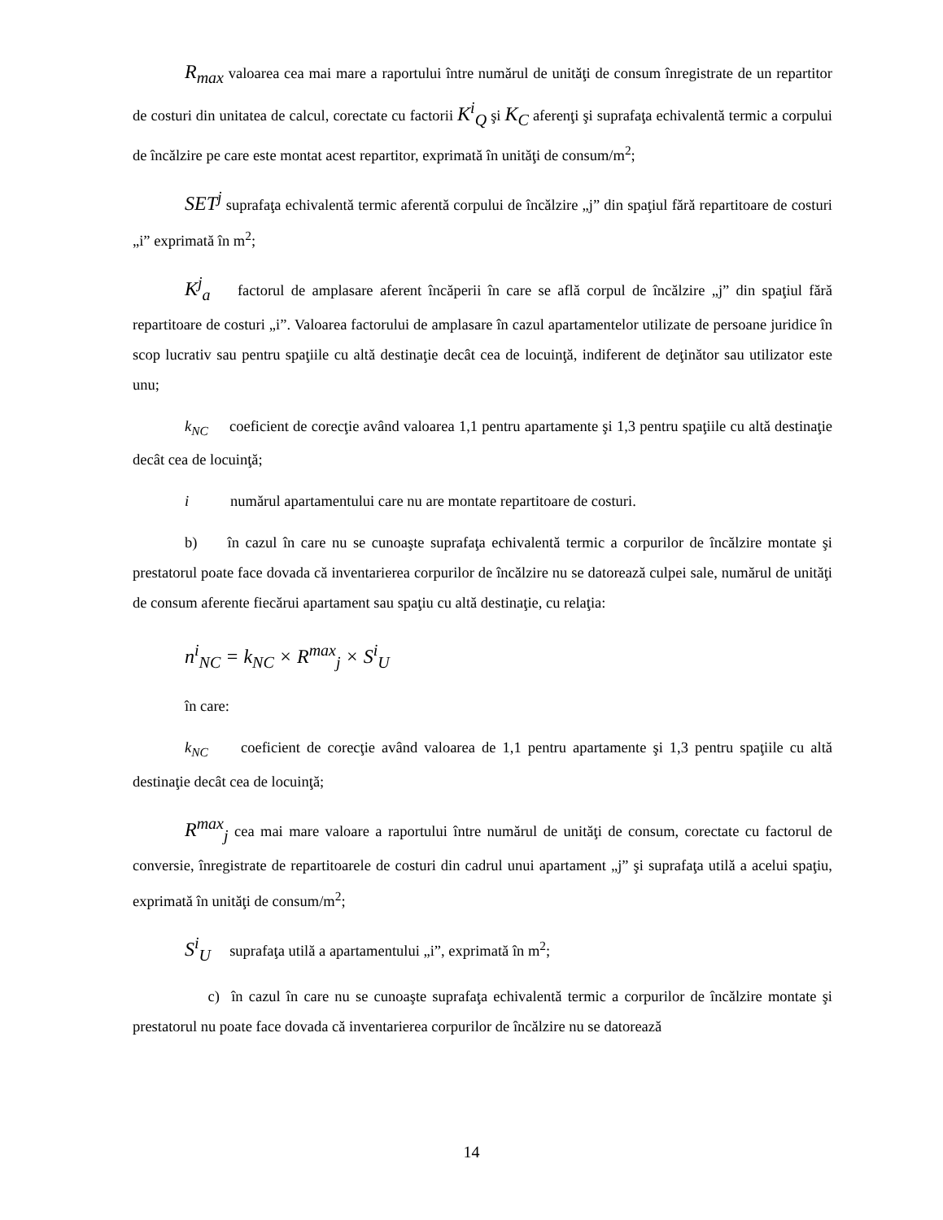R<sub>max</sub> valoarea cea mai mare a raportului între numărul de unităţi de consum înregistrate de un repartitor de costuri din unitatea de calcul, corectate cu factorii K<sup>i</sup><sub>Q</sub> şi K<sub>C</sub> aferenţi şi suprafaţa echivalentă termic a corpului de încălzire pe care este montat acest repartitor, exprimată în unităţi de consum/m<sup>2</sup>;
SET<sup>j</sup> suprafaţa echivalentă termic aferentă corpului de încălzire „j” din spaţiul fără repartitoare de costuri „i” exprimată în m<sup>2</sup>;
K<sup>j</sup><sub>a</sub> factorul de amplasare aferent încăperii în care se află corpul de încălzire „j” din spaţiul fără repartitoare de costuri „i”. Valoarea factorului de amplasare în cazul apartamentelor utilizate de persoane juridice în scop lucrativ sau pentru spaţiile cu altă destinaţie decât cea de locuinţă, indiferent de deţinător sau utilizator este unu;
k<sub>NC</sub> coeficient de corecţie având valoarea 1,1 pentru apartamente şi 1,3 pentru spaţiile cu altă destinaţie decât cea de locuinţă;
i numărul apartamentului care nu are montate repartitoare de costuri.
b) în cazul în care nu se cunoaşte suprafaţa echivalentă termic a corpurilor de încălzire montate şi prestatorul poate face dovada că inventarierea corpurilor de încălzire nu se datorează culpei sale, numărul de unităţi de consum aferente fiecărui apartament sau spaţiu cu altă destinaţie, cu relaţia:
n<sup>i</sup><sub>NC</sub> = k<sub>NC</sub> × R<sup>max</sup><sub>j</sub> × S<sup>i</sup><sub>U</sub>
în care:
k<sub>NC</sub> coeficient de corecţie având valoarea de 1,1 pentru apartamente şi 1,3 pentru spaţiile cu altă destinaţie decât cea de locuinţă;
R<sup>max</sup><sub>j</sub> cea mai mare valoare a raportului între numărul de unităţi de consum, corectate cu factorul de conversie, înregistrate de repartitoarele de costuri din cadrul unui apartament „j” şi suprafaţa utilă a acelui spaţiu, exprimată în unităţi de consum/m<sup>2</sup>;
S<sup>i</sup><sub>U</sub> suprafaţa utilă a apartamentului „i”, exprimată în m<sup>2</sup>;
c) în cazul în care nu se cunoaşte suprafaţa echivalentă termic a corpurilor de încălzire montate şi prestatorul nu poate face dovada că inventarierea corpurilor de încălzire nu se datorează
14